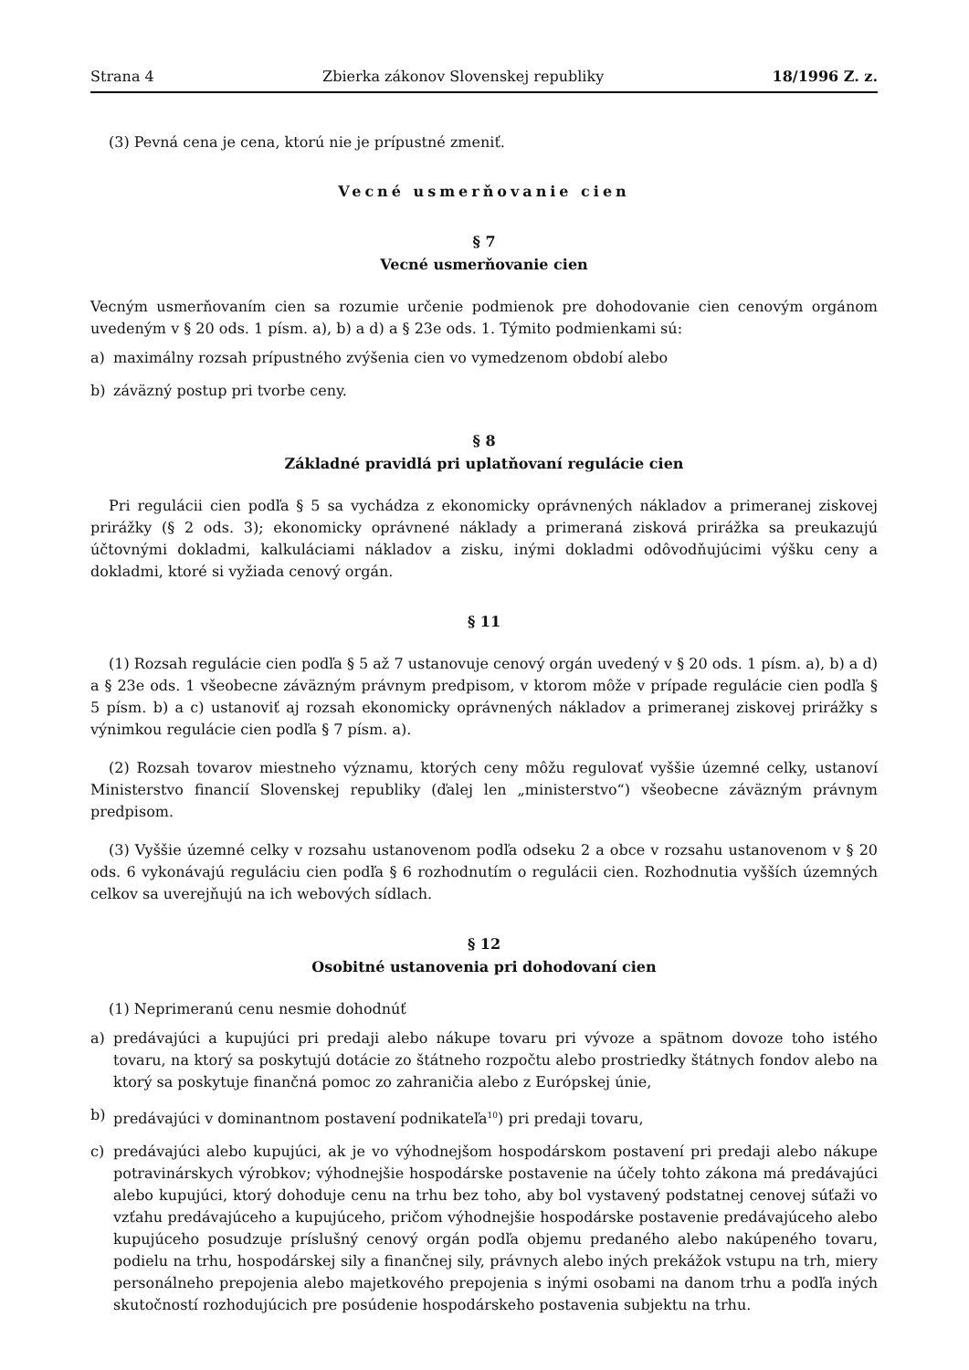Strana 4 Zbierka zákonov Slovenskej republiky 18/1996 Z. z.
(3) Pevná cena je cena, ktorú nie je prípustné zmeniť.
Vecné usmerňovanie cien
§ 7
Vecné usmerňovanie cien
Vecným usmerňovaním cien sa rozumie určenie podmienok pre dohodovanie cien cenovým orgánom uvedeným v § 20 ods. 1 písm. a), b) a d) a § 23e ods. 1. Týmito podmienkami sú:
a) maximálny rozsah prípustného zvýšenia cien vo vymedzenom období alebo
b) záväzný postup pri tvorbe ceny.
§ 8
Základné pravidlá pri uplatňovaní regulácie cien
Pri regulácii cien podľa § 5 sa vychádza z ekonomicky oprávnených nákladov a primeranej ziskovej prirážky (§ 2 ods. 3); ekonomicky oprávnené náklady a primeraná zisková prirážka sa preukazujú účtovnými dokladmi, kalkuláciami nákladov a zisku, inými dokladmi odôvodňujúcimi výšku ceny a dokladmi, ktoré si vyžiada cenový orgán.
§ 11
(1) Rozsah regulácie cien podľa § 5 až 7 ustanovuje cenový orgán uvedený v § 20 ods. 1 písm. a), b) a d) a § 23e ods. 1 všeobecne záväzným právnym predpisom, v ktorom môže v prípade regulácie cien podľa § 5 písm. b) a c) ustanoviť aj rozsah ekonomicky oprávnených nákladov a primeranej ziskovej prirážky s výnimkou regulácie cien podľa § 7 písm. a).
(2) Rozsah tovarov miestneho významu, ktorých ceny môžu regulovať vyššie územné celky, ustanoví Ministerstvo financií Slovenskej republiky (ďalej len „ministerstvo“) všeobecne záväzným právnym predpisom.
(3) Vyššie územné celky v rozsahu ustanovenom podľa odseku 2 a obce v rozsahu ustanovenom v § 20 ods. 6 vykonávajú reguláciu cien podľa § 6 rozhodnutím o regulácii cien. Rozhodnutia vyšších územných celkov sa uverejňujú na ich webových sídlach.
§ 12
Osobitné ustanovenia pri dohodovaní cien
(1) Neprimeranú cenu nesmie dohodnúť
a) predávajúci a kupujúci pri predaji alebo nákupe tovaru pri vývoze a spätnom dovoze toho istého tovaru, na ktorý sa poskytujú dotácie zo štátneho rozpočtu alebo prostriedky štátnych fondov alebo na ktorý sa poskytuje finančná pomoc zo zahraničia alebo z Európskej únie,
b) predávajúci v dominantnom postavení podnikateľa<sup>10</sup>) pri predaji tovaru,
c) predávajúci alebo kupujúci, ak je vo výhodnejšom hospodárskom postavení pri predaji alebo nákupe potravinárskych výrobkov; výhodnejšie hospodárske postavenie na účely tohto zákona má predávajúci alebo kupujúci, ktorý dohoduje cenu na trhu bez toho, aby bol vystavený podstatnej cenovej súťaži vo vzťahu predávajúceho a kupujúceho, pričom výhodnejšie hospodárske postavenie predávajúceho alebo kupujúceho posudzuje príslušný cenový orgán podľa objemu predaného alebo nakúpeného tovaru, podielu na trhu, hospodárskej sily a finančnej sily, právnych alebo iných prekážok vstupu na trh, miery personálneho prepojenia alebo majetkového prepojenia s inými osobami na danom trhu a podľa iných skutočností rozhodujúcich pre posúdenie hospodárskeho postavenia subjektu na trhu.